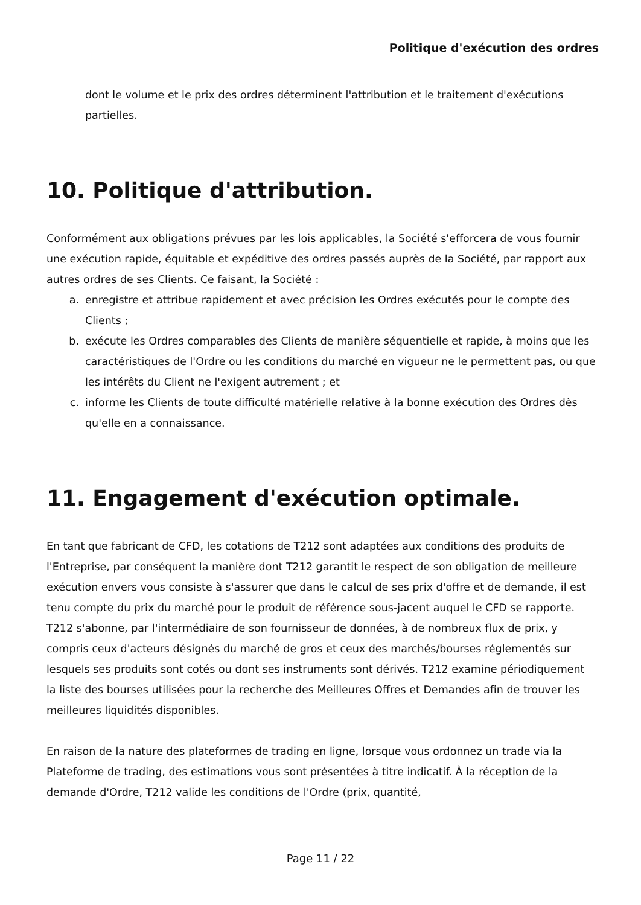Politique d'exécution des ordres
dont le volume et le prix des ordres déterminent l'attribution et le traitement d'exécutions partielles.
10. Politique d'attribution.
Conformément aux obligations prévues par les lois applicables, la Société s'efforcera de vous fournir une exécution rapide, équitable et expéditive des ordres passés auprès de la Société, par rapport aux autres ordres de ses Clients. Ce faisant, la Société :
a. enregistre et attribue rapidement et avec précision les Ordres exécutés pour le compte des Clients ;
b. exécute les Ordres comparables des Clients de manière séquentielle et rapide, à moins que les caractéristiques de l'Ordre ou les conditions du marché en vigueur ne le permettent pas, ou que les intérêts du Client ne l'exigent autrement ; et
c. informe les Clients de toute difficulté matérielle relative à la bonne exécution des Ordres dès qu'elle en a connaissance.
11. Engagement d'exécution optimale.
En tant que fabricant de CFD, les cotations de T212 sont adaptées aux conditions des produits de l'Entreprise, par conséquent la manière dont T212 garantit le respect de son obligation de meilleure exécution envers vous consiste à s'assurer que dans le calcul de ses prix d'offre et de demande, il est tenu compte du prix du marché pour le produit de référence sous-jacent auquel le CFD se rapporte. T212 s'abonne, par l'intermédiaire de son fournisseur de données, à de nombreux flux de prix, y compris ceux d'acteurs désignés du marché de gros et ceux des marchés/bourses réglementés sur lesquels ses produits sont cotés ou dont ses instruments sont dérivés. T212 examine périodiquement la liste des bourses utilisées pour la recherche des Meilleures Offres et Demandes afin de trouver les meilleures liquidités disponibles.
En raison de la nature des plateformes de trading en ligne, lorsque vous ordonnez un trade via la Plateforme de trading, des estimations vous sont présentées à titre indicatif. À la réception de la demande d'Ordre, T212 valide les conditions de l'Ordre (prix, quantité,
Page 11 / 22